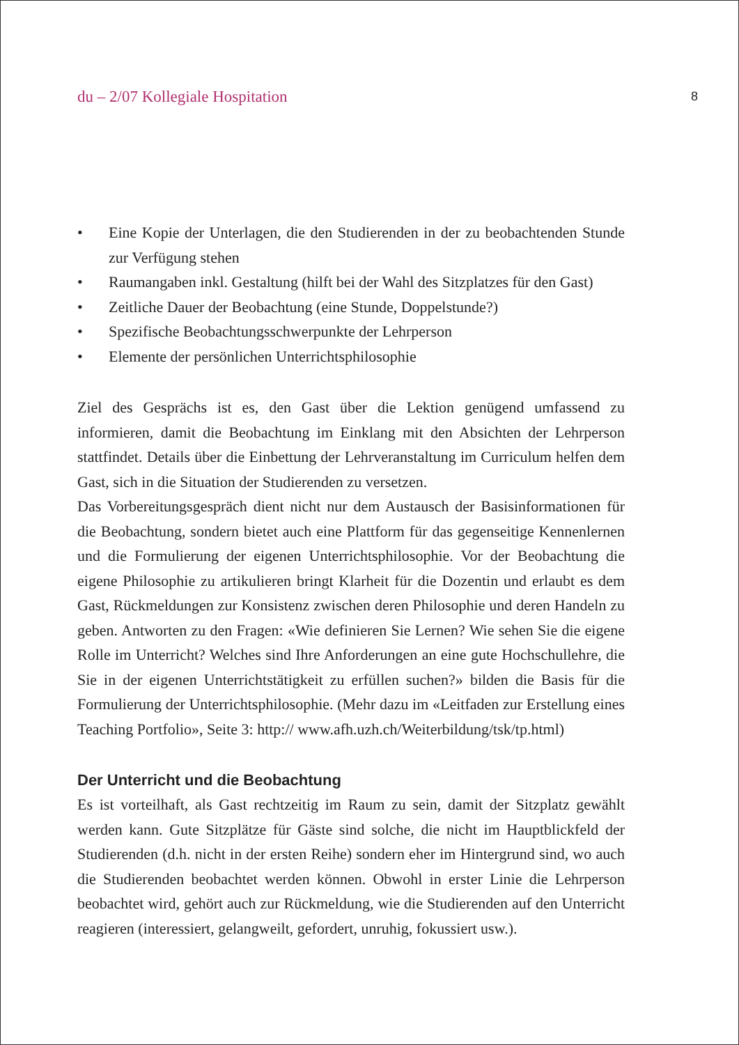du – 2/07 Kollegiale Hospitation 8
• Eine Kopie der Unterlagen, die den Studierenden in der zu beobachtenden Stunde zur Verfügung stehen
• Raumangaben inkl. Gestaltung (hilft bei der Wahl des Sitzplatzes für den Gast)
• Zeitliche Dauer der Beobachtung (eine Stunde, Doppelstunde?)
• Spezifische Beobachtungsschwerpunkte der Lehrperson
• Elemente der persönlichen Unterrichtsphilosophie
Ziel des Gesprächs ist es, den Gast über die Lektion genügend umfassend zu informieren, damit die Beobachtung im Einklang mit den Absichten der Lehrperson stattfindet. Details über die Einbettung der Lehrveranstaltung im Curriculum helfen dem Gast, sich in die Situation der Studierenden zu versetzen.
Das Vorbereitungsgespräch dient nicht nur dem Austausch der Basisinformationen für die Beobachtung, sondern bietet auch eine Plattform für das gegenseitige Kennenlernen und die Formulierung der eigenen Unterrichtsphilosophie. Vor der Beobachtung die eigene Philosophie zu artikulieren bringt Klarheit für die Dozentin und erlaubt es dem Gast, Rückmeldungen zur Konsistenz zwischen deren Philosophie und deren Handeln zu geben. Antworten zu den Fragen: «Wie definieren Sie Lernen? Wie sehen Sie die eigene Rolle im Unterricht? Welches sind Ihre Anforderungen an eine gute Hochschullehre, die Sie in der eigenen Unterrichtstätigkeit zu erfüllen suchen?» bilden die Basis für die Formulierung der Unterrichtsphilosophie. (Mehr dazu im «Leitfaden zur Erstellung eines Teaching Portfolio», Seite 3: http:// www.afh.uzh.ch/Weiterbildung/tsk/tp.html)
Der Unterricht und die Beobachtung
Es ist vorteilhaft, als Gast rechtzeitig im Raum zu sein, damit der Sitzplatz gewählt werden kann. Gute Sitzplätze für Gäste sind solche, die nicht im Hauptblickfeld der Studierenden (d.h. nicht in der ersten Reihe) sondern eher im Hintergrund sind, wo auch die Studierenden beobachtet werden können. Obwohl in erster Linie die Lehrperson beobachtet wird, gehört auch zur Rückmeldung, wie die Studierenden auf den Unterricht reagieren (interessiert, gelangweilt, gefordert, unruhig, fokussiert usw.).